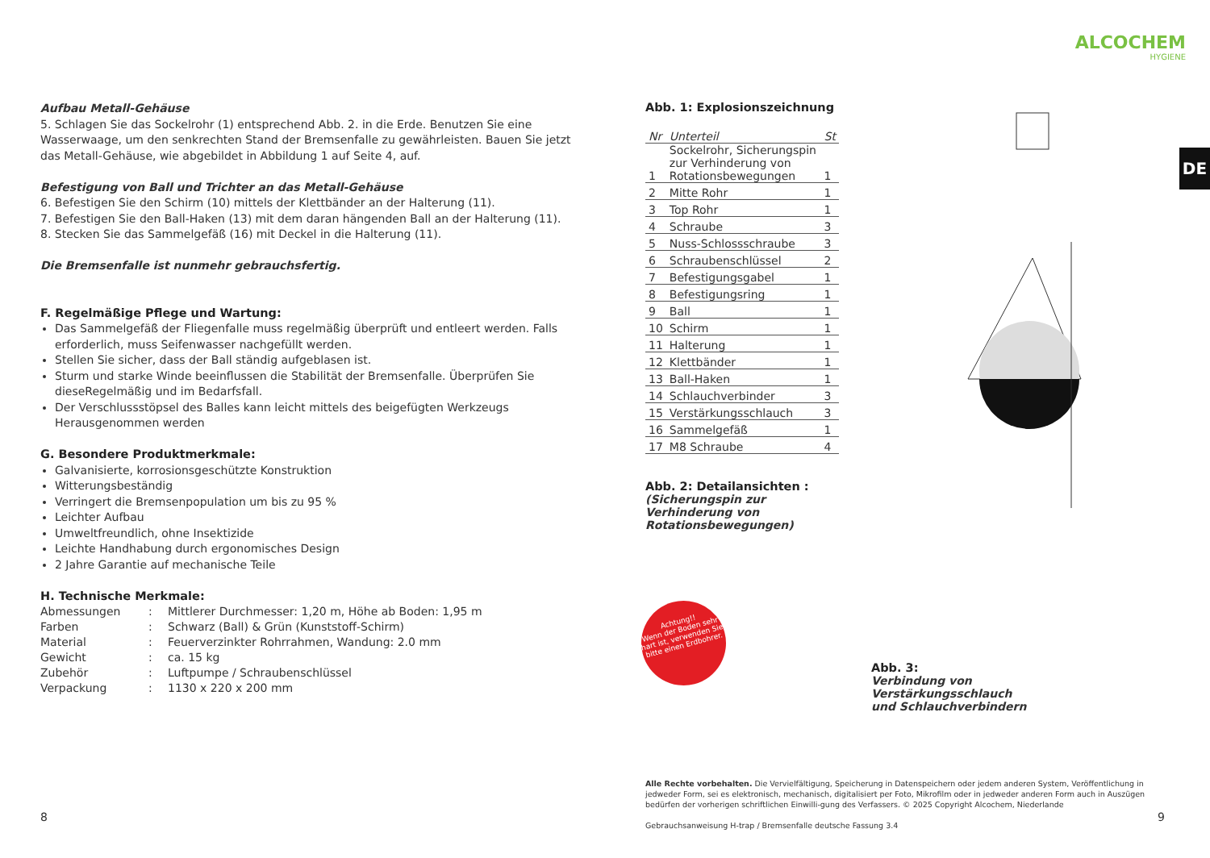ALCOCHEM
HYGIENE
DE
Aufbau Metall-Gehäuse
5. Schlagen Sie das Sockelrohr (1) entsprechend Abb. 2. in die Erde. Benutzen Sie eine Wasserwaage, um den senkrechten Stand der Bremsenfalle zu gewährleisten. Bauen Sie jetzt das Metall-Gehäuse, wie abgebildet in Abbildung 1 auf Seite 4, auf.
Befestigung von Ball und Trichter an das Metall-Gehäuse
6. Befestigen Sie den Schirm (10) mittels der Klettbänder an der Halterung (11).
7. Befestigen Sie den Ball-Haken (13) mit dem daran hängenden Ball an der Halterung (11).
8. Stecken Sie das Sammelgefäß (16) mit Deckel in die Halterung (11).
Die Bremsenfalle ist nunmehr gebrauchsfertig.
F. Regelmäßige Pflege und Wartung:
Das Sammelgefäß der Fliegenfalle muss regelmäßig überprüft und entleert werden. Falls erforderlich, muss Seifenwasser nachgefüllt werden.
Stellen Sie sicher, dass der Ball ständig aufgeblasen ist.
Sturm und starke Winde beeinflussen die Stabilität der Bremsenfalle. Überprüfen Sie dieseRegelmäßig und im Bedarfsfall.
Der Verschlussstöpsel des Balles kann leicht mittels des beigefügten Werkzeugs Herausgenommen werden
G. Besondere Produktmerkmale:
Galvanisierte, korrosionsgeschützte Konstruktion
Witterungsbeständig
Verringert die Bremsenpopulation um bis zu 95 %
Leichter Aufbau
Umweltfreundlich, ohne Insektizide
Leichte Handhabung durch ergonomisches Design
2 Jahre Garantie auf mechanische Teile
H. Technische Merkmale:
| Abmessungen | : | Mittlerer Durchmesser: 1,20 m, Höhe ab Boden: 1,95 m |
| Farben | : | Schwarz (Ball) & Grün (Kunststoff-Schirm) |
| Material | : | Feuerverzinkter Rohrrahmen, Wandung: 2.0 mm |
| Gewicht | : | ca. 15 kg |
| Zubehör | : | Luftpumpe / Schraubenschlüssel |
| Verpackung | : | 1130 x 220 x 200 mm |
Abb. 1: Explosionszeichnung
| Nr | Unterteil | St |
| --- | --- | --- |
| 1 | Sockelrohr, Sicherungspin zur Verhinderung von Rotationsbewegungen | 1 |
| 2 | Mitte Rohr | 1 |
| 3 | Top Rohr | 1 |
| 4 | Schraube | 3 |
| 5 | Nuss-Schlossschraube | 3 |
| 6 | Schraubenschlüssel | 2 |
| 7 | Befestigungsgabel | 1 |
| 8 | Befestigungsring | 1 |
| 9 | Ball | 1 |
| 10 | Schirm | 1 |
| 11 | Halterung | 1 |
| 12 | Klettbänder | 1 |
| 13 | Ball-Haken | 1 |
| 14 | Schlauchverbinder | 3 |
| 15 | Verstärkungsschlauch | 3 |
| 16 | Sammelgefäß | 1 |
| 17 | M8 Schraube | 4 |
Abb. 2: Detailansichten :
(Sicherungspin zur Verhinderung von Rotationsbewegungen)
Achtung!!
Wenn der Boden sehr hart ist, verwenden Sie bitte einen Erdbohrer.
Abb. 3:
Verbindung von
Verstärkungsschlauch
und Schlauchverbindern
Alle Rechte vorbehalten. Die Vervielfältigung, Speicherung in Datenspeichern oder jedem anderen System, Veröffentlichung in jedweder Form, sei es elektronisch, mechanisch, digitalisiert per Foto, Mikrofilm oder in jedweder anderen Form auch in Auszügen bedürfen der vorherigen schriftlichen Einwilli-gung des Verfassers. © 2025 Copyright Alcochem, Niederlande
Gebrauchsanweisung H-trap / Bremsenfalle deutsche Fassung 3.4
8 9